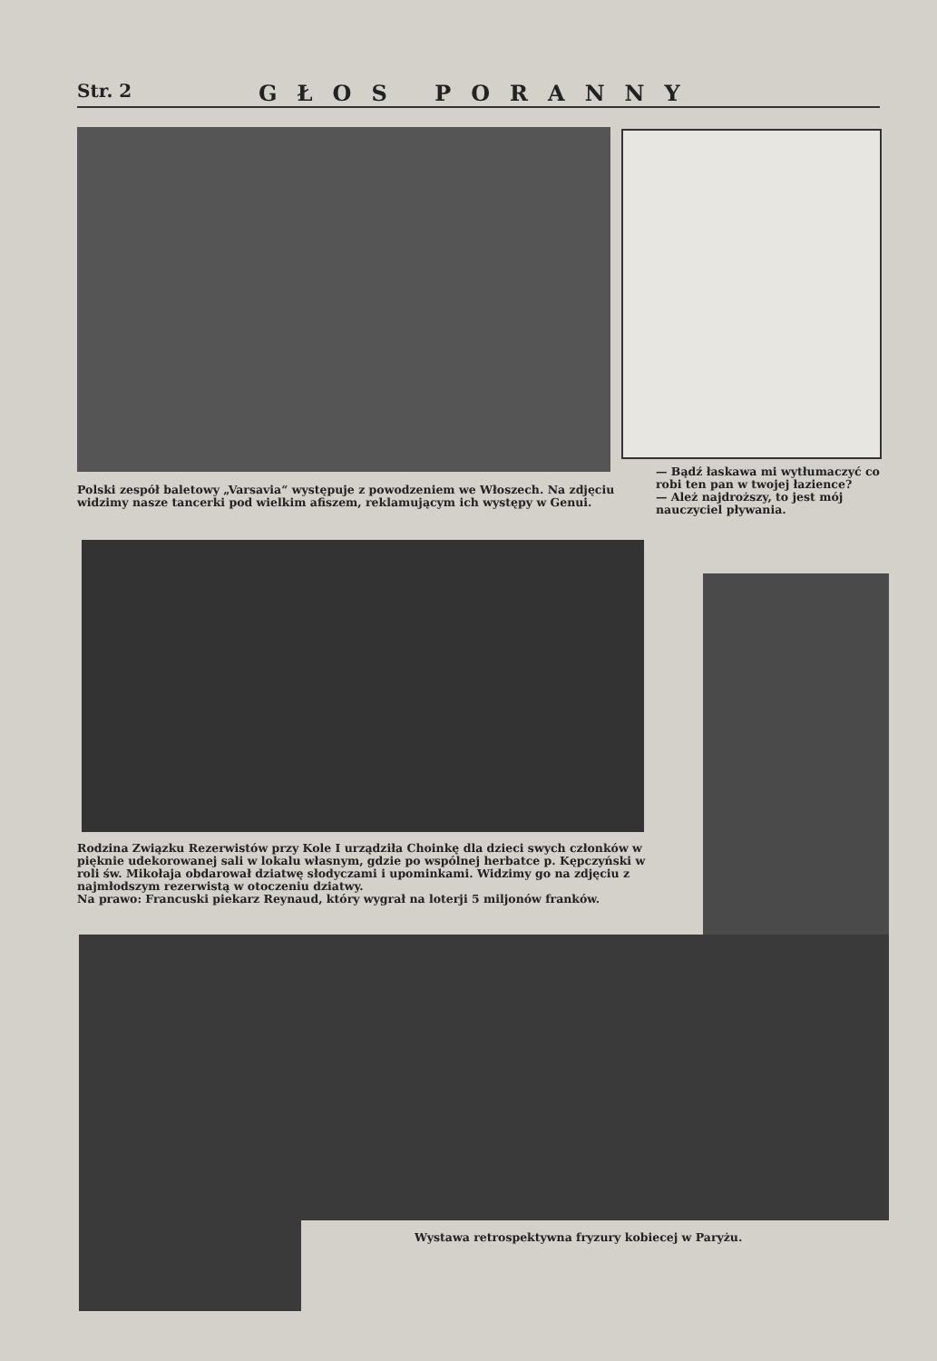Str. 2
GŁOS PORANNY
Polski zespół baletowy „Varsavia“ występuje z powodzeniem we Włoszech. Na zdjęciu widzimy nasze tancerki pod wielkim afiszem, reklamującym ich występy w Genui.
— Bądź łaskawa mi wytłumaczyć co robi ten pan w twojej łazience?
— Ależ najdroższy, to jest mój nauczyciel pływania.
Rodzina Związku Rezerwistów przy Kole I urządziła Choinkę dla dzieci swych członków w pięknie udekorowanej sali w lokalu własnym, gdzie po wspólnej herbatce p. Kępczyński w roli św. Mikołaja obdarował dziatwę słodyczami i upominkami. Widzimy go na zdjęciu z najmłodszym rezerwistą w otoczeniu dziatwy.
Na prawo: Francuski piekarz Reynaud, który wygrał na loterji 5 miljonów franków.
Wystawa retrospektywna fryzury kobiecej w Paryżu.